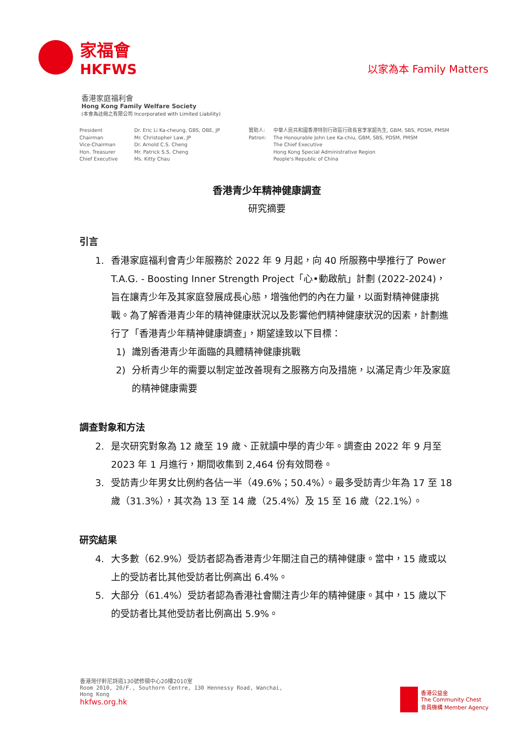家福會
HKFWS
以家為本 Family Matters
香港家庭福利會
Hong Kong Family Welfare Society
(本會為註冊之有限公司 Incorporated with Limited Liability)
President
Chairman
Vice-Chairman
Hon. Treasurer
Chief Executive
Dr. Eric Li Ka-cheung, GBS, OBE, JP
Mr. Christopher Law, JP
Dr. Arnold C.S. Cheng
Mr. Patrick S.S. Cheng
Ms. Kitty Chau
贊助人:
Patron:
中華人民共和國香港特別行政區行政長官李家超先生, GBM, SBS, PDSM, PMSM
The Honourable John Lee Ka-chiu, GBM, SBS, PDSM, PMSM
The Chief Executive
Hong Kong Special Administrative Region
People's Republic of China
香港青少年精神健康調查
研究摘要
引言
1. 香港家庭福利會青少年服務於 2022 年 9 月起，向 40 所服務中學推行了 Power T.A.G. - Boosting Inner Strength Project「心•動啟航」計劃 (2022-2024)，旨在讓青少年及其家庭發展成長心態，增強他們的內在力量，以面對精神健康挑戰。為了解香港青少年的精神健康狀況以及影響他們精神健康狀況的因素，計劃進行了「香港青少年精神健康調查」，期望達致以下目標：
1) 識別香港青少年面臨的具體精神健康挑戰
2) 分析青少年的需要以制定並改善現有之服務方向及措施，以滿足青少年及家庭的精神健康需要
調查對象和方法
2. 是次研究對象為 12 歲至 19 歲、正就讀中學的青少年。調查由 2022 年 9 月至 2023 年 1 月進行，期間收集到 2,464 份有效問卷。
3. 受訪青少年男女比例約各佔一半（49.6%；50.4%）。最多受訪青少年為 17 至 18 歲（31.3%），其次為 13 至 14 歲（25.4%）及 15 至 16 歲（22.1%）。
研究結果
4. 大多數（62.9%）受訪者認為香港青少年關注自己的精神健康。當中，15 歲或以上的受訪者比其他受訪者比例高出 6.4%。
5. 大部分（61.4%）受訪者認為香港社會關注青少年的精神健康。其中，15 歲以下的受訪者比其他受訪者比例高出 5.9%。
香港灣仔軒尼詩道130號修頓中心20樓2010室
Room 2010, 20/F., Southorn Centre, 130 Hennessy Road, Wanchai,
Hong Kong
hkfws.org.hk
香港公益金
The Community Chest
會員機構 Member Agency